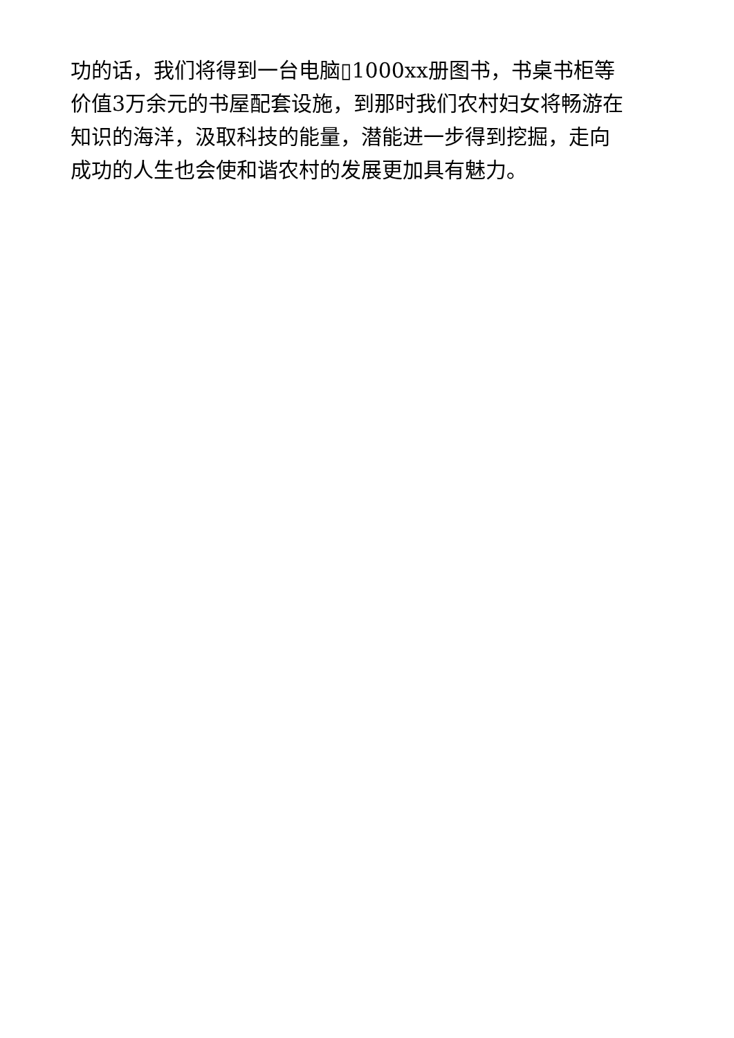功的话，我们将得到一台电脑▯1000xx册图书，书桌书柜等
价值3万余元的书屋配套设施，到那时我们农村妇女将畅游在
知识的海洋，汲取科技的能量，潜能进一步得到挖掘，走向
成功的人生也会使和谐农村的发展更加具有魅力。